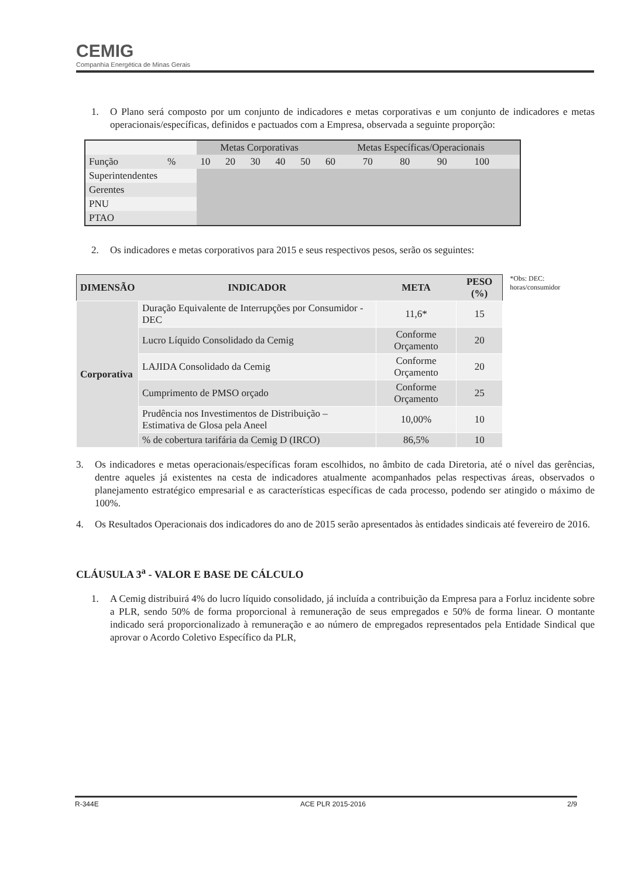CEMIG
Companhia Energética de Minas Gerais
1. O Plano será composto por um conjunto de indicadores e metas corporativas e um conjunto de indicadores e metas operacionais/específicas, definidos e pactuados com a Empresa, observada a seguinte proporção:
| | | Metas Corporativas | | | | | Metas Específicas/Operacionais | | | | |
| Função | % | 10 | 20 | 30 | 40 | 50 | 60 | 70 | 80 | 90 | 100 |
| Superintendentes | | | | | | | | | | | |
| Gerentes | | | | | | | | | | | |
| PNU | | | | | | | | | | | |
| PTAO | | | | | | | | | | | |
2. Os indicadores e metas corporativos para 2015 e seus respectivos pesos, serão os seguintes:
| DIMENSÃO | INDICADOR | META | PESO (%) |
| --- | --- | --- | --- |
| Corporativa | Duração Equivalente de Interrupções por Consumidor - DEC | 11,6* | 15 |
| | Lucro Líquido Consolidado da Cemig | Conforme Orçamento | 20 |
| | LAJIDA Consolidado da Cemig | Conforme Orçamento | 20 |
| | Cumprimento de PMSO orçado | Conforme Orçamento | 25 |
| | Prudência nos Investimentos de Distribuição – Estimativa de Glosa pela Aneel | 10,00% | 10 |
| | % de cobertura tarifária da Cemig D (IRCO) | 86,5% | 10 |
*Obs: DEC: horas/consumidor
3. Os indicadores e metas operacionais/específicas foram escolhidos, no âmbito de cada Diretoria, até o nível das gerências, dentre aqueles já existentes na cesta de indicadores atualmente acompanhados pelas respectivas áreas, observados o planejamento estratégico empresarial e as características específicas de cada processo, podendo ser atingido o máximo de 100%.
4. Os Resultados Operacionais dos indicadores do ano de 2015 serão apresentados às entidades sindicais até fevereiro de 2016.
CLÁUSULA 3<sup>a</sup> - VALOR E BASE DE CÁLCULO
1. A Cemig distribuirá 4% do lucro líquido consolidado, já incluída a contribuição da Empresa para a Forluz incidente sobre a PLR, sendo 50% de forma proporcional à remuneração de seus empregados e 50% de forma linear. O montante indicado será proporcionalizado à remuneração e ao número de empregados representados pela Entidade Sindical que aprovar o Acordo Coletivo Específico da PLR,
R-344E ACE PLR 2015-2016 2/9